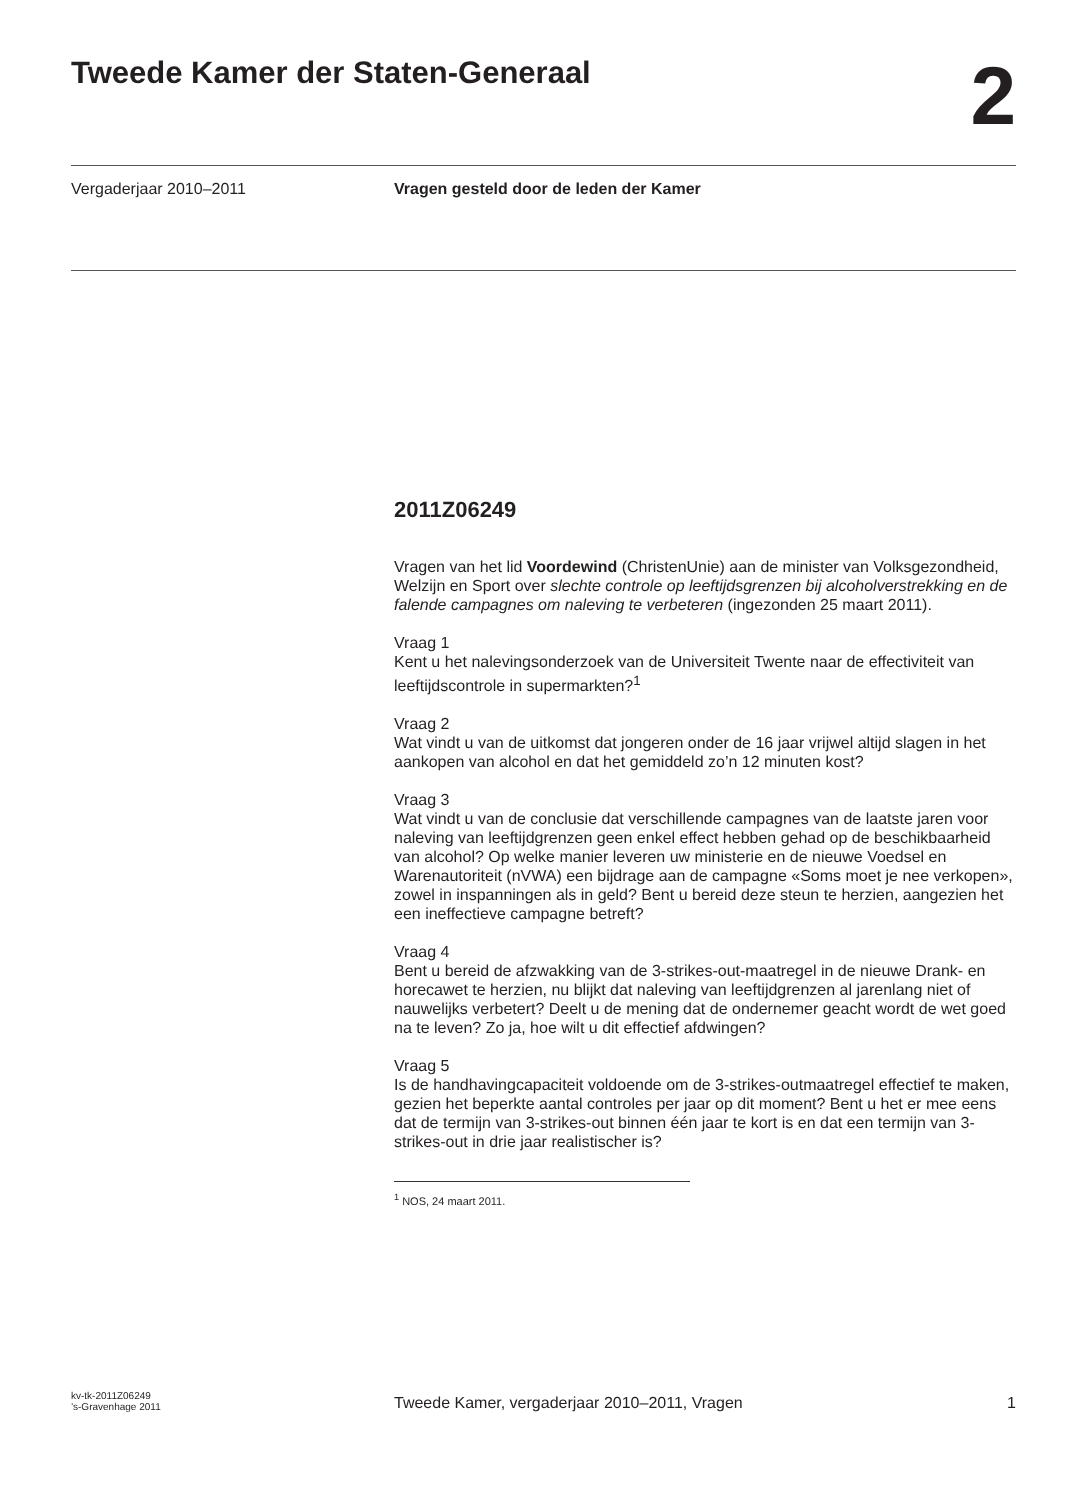Tweede Kamer der Staten-Generaal
2
Vergaderjaar 2010–2011 Vragen gesteld door de leden der Kamer
2011Z06249
Vragen van het lid Voordewind (ChristenUnie) aan de minister van Volksgezondheid, Welzijn en Sport over slechte controle op leeftijdsgrenzen bij alcoholverstrekking en de falende campagnes om naleving te verbeteren (ingezonden 25 maart 2011).
Vraag 1
Kent u het nalevingsonderzoek van de Universiteit Twente naar de effectiviteit van leeftijdscontrole in supermarkten?<sup>1</sup>
Vraag 2
Wat vindt u van de uitkomst dat jongeren onder de 16 jaar vrijwel altijd slagen in het aankopen van alcohol en dat het gemiddeld zo’n 12 minuten kost?
Vraag 3
Wat vindt u van de conclusie dat verschillende campagnes van de laatste jaren voor naleving van leeftijdgrenzen geen enkel effect hebben gehad op de beschikbaarheid van alcohol? Op welke manier leveren uw ministerie en de nieuwe Voedsel en Warenautoriteit (nVWA) een bijdrage aan de campagne «Soms moet je nee verkopen», zowel in inspanningen als in geld? Bent u bereid deze steun te herzien, aangezien het een ineffectieve campagne betreft?
Vraag 4
Bent u bereid de afzwakking van de 3-strikes-out-maatregel in de nieuwe Drank- en horecawet te herzien, nu blijkt dat naleving van leeftijdgrenzen al jarenlang niet of nauwelijks verbetert? Deelt u de mening dat de ondernemer geacht wordt de wet goed na te leven? Zo ja, hoe wilt u dit effectief afdwingen?
Vraag 5
Is de handhavingcapaciteit voldoende om de 3-strikes-outmaatregel effectief te maken, gezien het beperkte aantal controles per jaar op dit moment? Bent u het er mee eens dat de termijn van 3-strikes-out binnen één jaar te kort is en dat een termijn van 3-strikes-out in drie jaar realistischer is?
<sup>1</sup> NOS, 24 maart 2011.
kv-tk-2011Z06249
’s-Gravenhage 2011
Tweede Kamer, vergaderjaar 2010–2011, Vragen
1